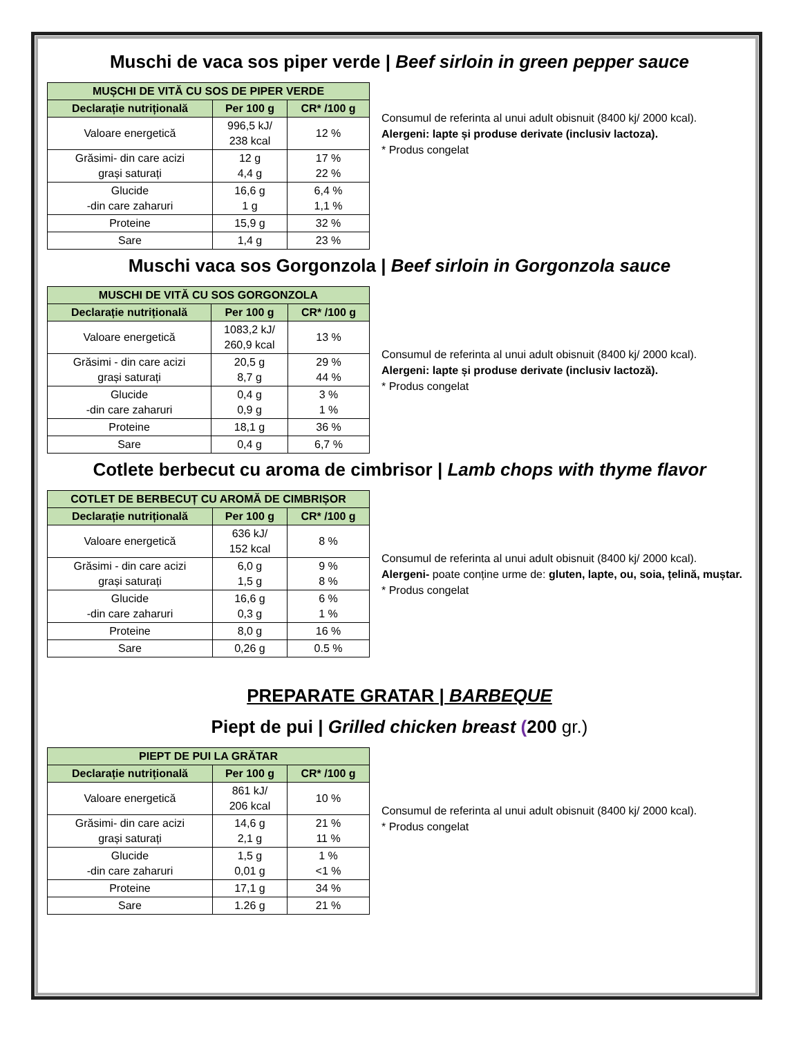Muschi de vaca sos piper verde | Beef sirloin in green pepper sauce
| MUȘCHI DE VITĂ CU SOS DE PIPER VERDE | | |
| --- | --- | --- |
| Declarație nutrițională | Per 100 g | CR* /100 g |
| Valoare energetică | 996,5 kJ/ 238 kcal | 12 % |
| Grăsimi- din care acizi grași saturați | 12 g 4,4 g | 17 % 22 % |
| Glucide -din care zaharuri | 16,6 g 1 g | 6,4 % 1,1 % |
| Proteine | 15,9 g | 32 % |
| Sare | 1,4 g | 23 % |
Consumul de referinta al unui adult obisnuit (8400 kj/ 2000 kcal).
Alergeni: lapte și produse derivate (inclusiv lactoza).
* Produs congelat
Muschi vaca sos Gorgonzola | Beef sirloin in Gorgonzola sauce
| MUSCHI DE VITĂ CU SOS GORGONZOLA | | |
| --- | --- | --- |
| Declarație nutrițională | Per 100 g | CR* /100 g |
| Valoare energetică | 1083,2 kJ/ 260,9 kcal | 13 % |
| Grăsimi - din care acizi grași saturați | 20,5 g 8,7 g | 29 % 44 % |
| Glucide -din care zaharuri | 0,4 g 0,9 g | 3 % 1 % |
| Proteine | 18,1 g | 36 % |
| Sare | 0,4 g | 6,7 % |
Consumul de referinta al unui adult obisnuit (8400 kj/ 2000 kcal).
Alergeni: lapte și produse derivate (inclusiv lactoză).
* Produs congelat
Cotlete berbecut cu aroma de cimbrisor | Lamb chops with thyme flavor
| COTLET DE BERBECUȚ CU AROMĂ DE CIMBRIȘOR | | |
| --- | --- | --- |
| Declarație nutrițională | Per 100 g | CR* /100 g |
| Valoare energetică | 636 kJ/ 152 kcal | 8 % |
| Grăsimi - din care acizi grași saturați | 6,0 g 1,5 g | 9 % 8 % |
| Glucide -din care zaharuri | 16,6 g 0,3 g | 6 % 1 % |
| Proteine | 8,0 g | 16 % |
| Sare | 0,26 g | 0.5 % |
Consumul de referinta al unui adult obisnuit (8400 kj/ 2000 kcal).
Alergeni- poate conține urme de: gluten, lapte, ou, soia, țelină, muștar.
* Produs congelat
PREPARATE GRATAR | BARBEQUE
Piept de pui | Grilled chicken breast (200 gr.)
| PIEPT DE PUI LA GRĂTAR | | |
| --- | --- | --- |
| Declarație nutrițională | Per 100 g | CR* /100 g |
| Valoare energetică | 861 kJ/ 206 kcal | 10 % |
| Grăsimi- din care acizi grași saturați | 14,6 g 2,1 g | 21 % 11 % |
| Glucide -din care zaharuri | 1,5 g 0,01 g | 1 % <1 % |
| Proteine | 17,1 g | 34 % |
| Sare | 1.26 g | 21 % |
Consumul de referinta al unui adult obisnuit (8400 kj/ 2000 kcal).
* Produs congelat